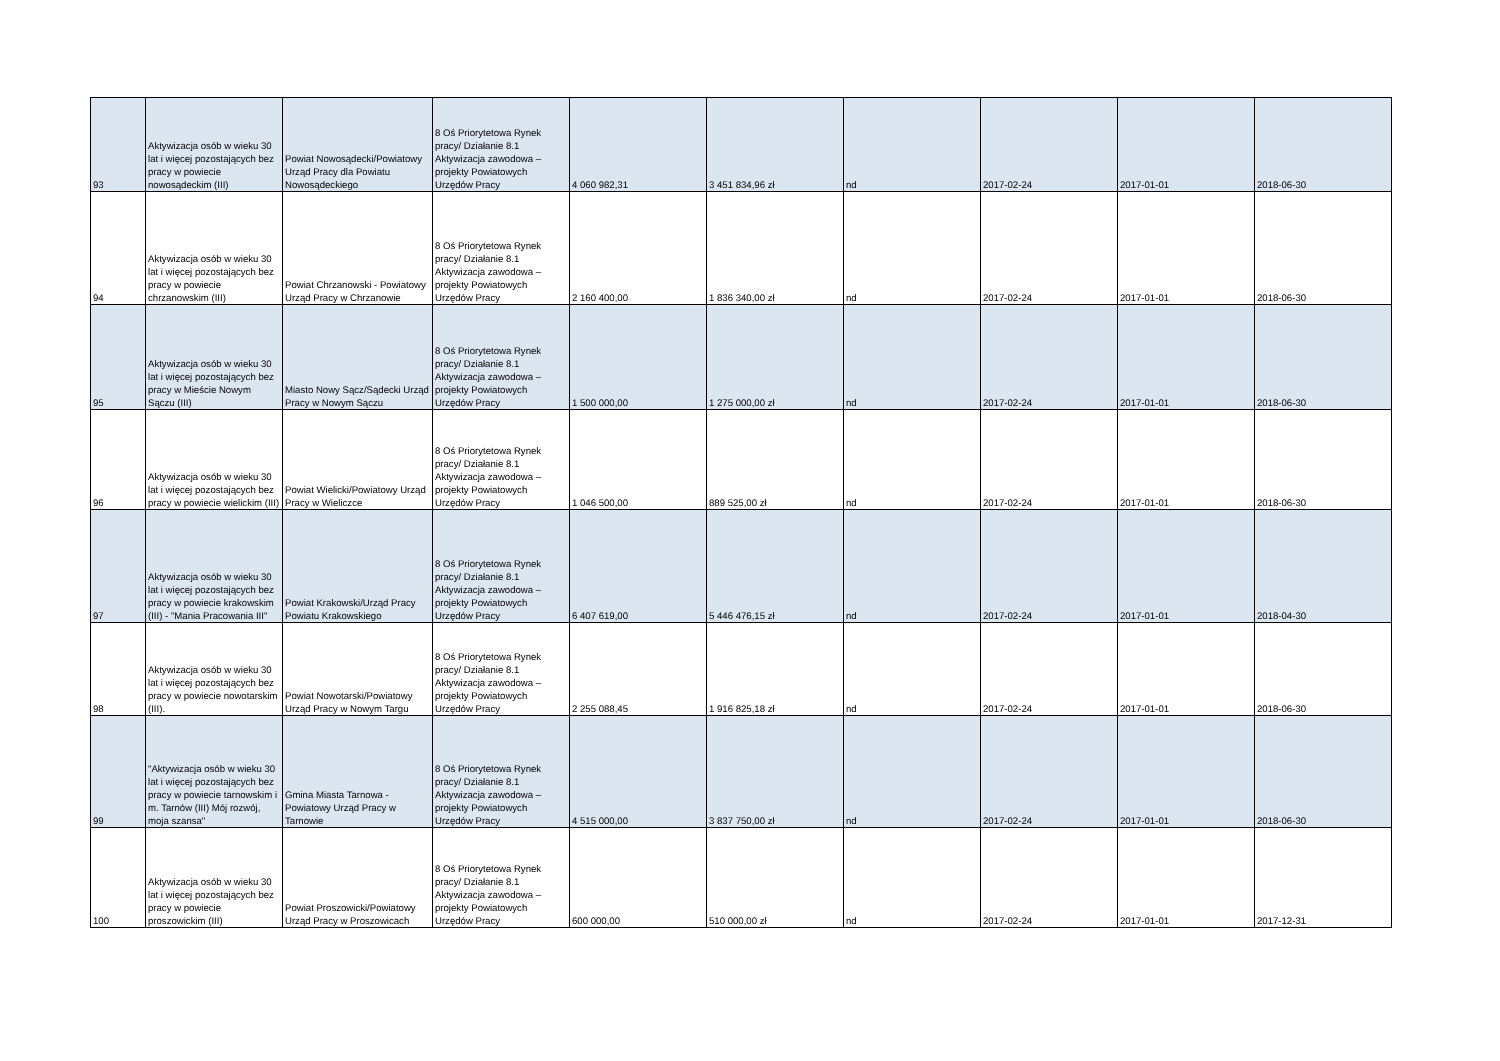| 93 | Aktywizacja osób w wieku 30 lat i więcej pozostających bez pracy w powiecie nowosądeckim (III) | Powiat Nowosądecki/Powiatowy Urząd Pracy dla Powiatu Nowosądeckiego | 8 Oś Priorytetowa Rynek pracy/ Działanie 8.1 Aktywizacja zawodowa – projekty Powiatowych Urzędów Pracy | 4 060 982,31 | 3 451 834,96 zł | nd | 2017-02-24 | 2017-01-01 | 2018-06-30 |
| 94 | Aktywizacja osób w wieku 30 lat i więcej pozostających bez pracy w powiecie chrzanowskim (III) | Powiat Chrzanowski - Powiatowy Urząd Pracy w Chrzanowie | 8 Oś Priorytetowa Rynek pracy/ Działanie 8.1 Aktywizacja zawodowa – projekty Powiatowych Urzędów Pracy | 2 160 400,00 | 1 836 340,00 zł | nd | 2017-02-24 | 2017-01-01 | 2018-06-30 |
| 95 | Aktywizacja osób w wieku 30 lat i więcej pozostających bez pracy w Mieście Nowym Sączu (III) | Miasto Nowy Sącz/Sądecki Urząd Pracy w Nowym Sączu | 8 Oś Priorytetowa Rynek pracy/ Działanie 8.1 Aktywizacja zawodowa – projekty Powiatowych Urzędów Pracy | 1 500 000,00 | 1 275 000,00 zł | nd | 2017-02-24 | 2017-01-01 | 2018-06-30 |
| 96 | Aktywizacja osób w wieku 30 lat i więcej pozostających bez pracy w powiecie wielickim (III) | Powiat Wielicki/Powiatowy Urząd Pracy w Wieliczce | 8 Oś Priorytetowa Rynek pracy/ Działanie 8.1 Aktywizacja zawodowa – projekty Powiatowych Urzędów Pracy | 1 046 500,00 | 889 525,00 zł | nd | 2017-02-24 | 2017-01-01 | 2018-06-30 |
| 97 | Aktywizacja osób w wieku 30 lat i więcej pozostających bez pracy w powiecie krakowskim (III) - "Mania Pracowania III" | Powiat Krakowski/Urząd Pracy Powiatu Krakowskiego | 8 Oś Priorytetowa Rynek pracy/ Działanie 8.1 Aktywizacja zawodowa – projekty Powiatowych Urzędów Pracy | 6 407 619,00 | 5 446 476,15 zł | nd | 2017-02-24 | 2017-01-01 | 2018-04-30 |
| 98 | Aktywizacja osób w wieku 30 lat i więcej pozostających bez pracy w powiecie nowotarskim (III). | Powiat Nowotarski/Powiatowy Urząd Pracy w Nowym Targu | 8 Oś Priorytetowa Rynek pracy/ Działanie 8.1 Aktywizacja zawodowa – projekty Powiatowych Urzędów Pracy | 2 255 088,45 | 1 916 825,18 zł | nd | 2017-02-24 | 2017-01-01 | 2018-06-30 |
| 99 | "Aktywizacja osób w wieku 30 lat i więcej pozostających bez pracy w powiecie tarnowskim i m. Tarnów (III) Mój rozwój, moja szansa" | Gmina Miasta Tarnowa - Powiatowy Urząd Pracy w Tarnowie | 8 Oś Priorytetowa Rynek pracy/ Działanie 8.1 Aktywizacja zawodowa – projekty Powiatowych Urzędów Pracy | 4 515 000,00 | 3 837 750,00 zł | nd | 2017-02-24 | 2017-01-01 | 2018-06-30 |
| 100 | Aktywizacja osób w wieku 30 lat i więcej pozostających bez pracy w powiecie proszowickim (III) | Powiat Proszowicki/Powiatowy Urząd Pracy w Proszowicach | 8 Oś Priorytetowa Rynek pracy/ Działanie 8.1 Aktywizacja zawodowa – projekty Powiatowych Urzędów Pracy | 600 000,00 | 510 000,00 zł | nd | 2017-02-24 | 2017-01-01 | 2017-12-31 |